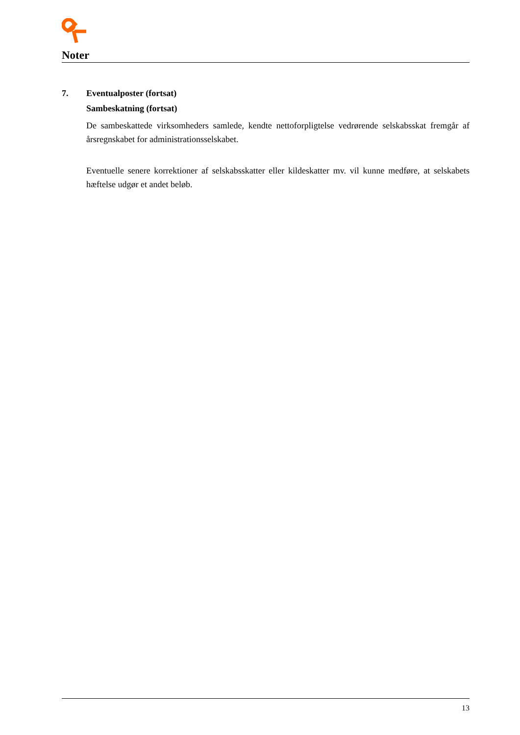Noter
7. Eventualposter (fortsat)
Sambeskatning (fortsat)
De sambeskattede virksomheders samlede, kendte nettoforpligtelse vedrørende selskabsskat fremgår af årsregnskabet for administrationsselskabet.
Eventuelle senere korrektioner af selskabsskatter eller kildeskatter mv. vil kunne medføre, at selskabets hæftelse udgør et andet beløb.
13